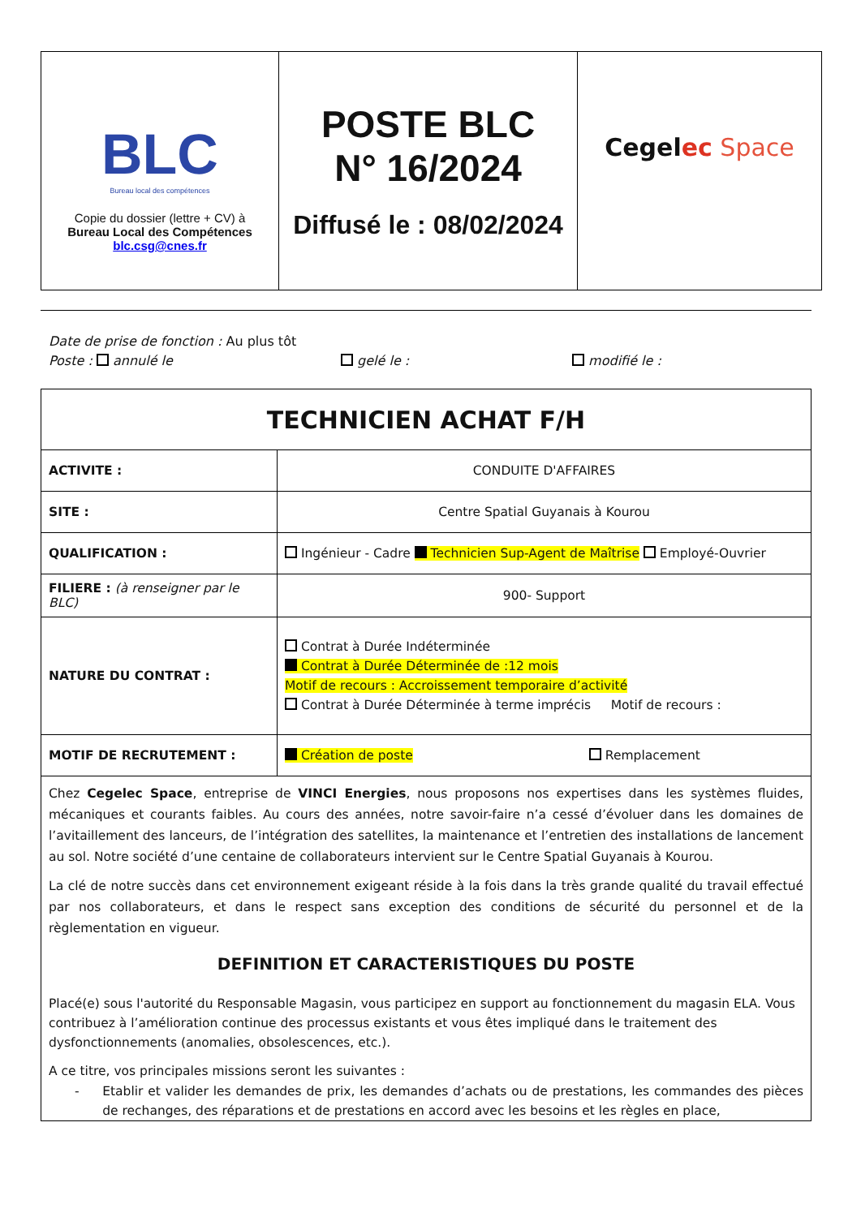| BLC Bureau local des compétences Copie du dossier (lettre + CV) à Bureau Local des Compétences blc.csg@cnes.fr | POSTE BLC N° 16/2024 Diffusé le : 08/02/2024 | Cegel ec Space |
Date de prise de fonction : Au plus tôt
Poste : annulé le gelé le : modifié le :
| TECHNICIEN ACHAT F/H | |
| ACTIVITE : | CONDUITE D'AFFAIRES |
| SITE : | Centre Spatial Guyanais à Kourou |
| QUALIFICATION : | Ingénieur - Cadre Technicien Sup-Agent de Maîtrise Employé-Ouvrier |
| FILIERE : (à renseigner par le BLC) | 900- Support |
| NATURE DU CONTRAT : | Contrat à Durée Indéterminée Contrat à Durée Déterminée de :12 mois Motif de recours : Accroissement temporaire d’activité Contrat à Durée Déterminée à terme imprécis Motif de recours : |
| MOTIF DE RECRUTEMENT : | Création de poste Remplacement |
| Chez Cegelec Space , entreprise de VINCI Energies , nous proposons nos expertises dans les systèmes fluides, mécaniques et courants faibles. Au cours des années, notre savoir-faire n’a cessé d’évoluer dans les domaines de l’avitaillement des lanceurs, de l’intégration des satellites, la maintenance et l’entretien des installations de lancement au sol. Notre société d’une centaine de collaborateurs intervient sur le Centre Spatial Guyanais à Kourou. La clé de notre succès dans cet environnement exigeant réside à la fois dans la très grande qualité du travail effectué par nos collaborateurs, et dans le respect sans exception des conditions de sécurité du personnel et de la règlementation en vigueur. DEFINITION ET CARACTERISTIQUES DU POSTE Placé(e) sous l'autorité du Responsable Magasin, vous participez en support au fonctionnement du magasin ELA. Vous contribuez à l’amélioration continue des processus existants et vous êtes impliqué dans le traitement des dysfonctionnements (anomalies, obsolescences, etc.). A ce titre, vos principales missions seront les suivantes : - Etablir et valider les demandes de prix, les demandes d’achats ou de prestations, les commandes des pièces de rechanges, des réparations et de prestations en accord avec les besoins et les règles en place, | |